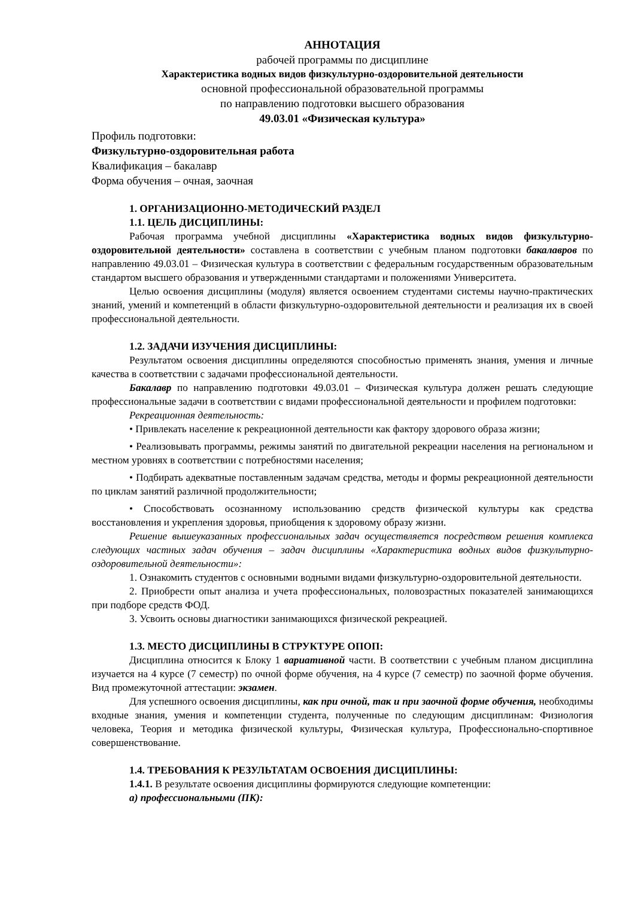АННОТАЦИЯ
рабочей программы по дисциплине
Характеристика водных видов физкультурно-оздоровительной деятельности
основной профессиональной образовательной программы
по направлению подготовки высшего образования
49.03.01 «Физическая культура»
Профиль подготовки:
Физкультурно-оздоровительная работа
Квалификация – бакалавр
Форма обучения – очная, заочная
1. ОРГАНИЗАЦИОННО-МЕТОДИЧЕСКИЙ РАЗДЕЛ
1.1. ЦЕЛЬ ДИСЦИПЛИНЫ:
Рабочая программа учебной дисциплины «Характеристика водных видов физкультурно-оздоровительной деятельности» составлена в соответствии с учебным планом подготовки бакалавров по направлению 49.03.01 – Физическая культура в соответствии с федеральным государственным образовательным стандартом высшего образования и утвержденными стандартами и положениями Университета.
Целью освоения дисциплины (модуля) является освоением студентами системы научно-практических знаний, умений и компетенций в области физкультурно-оздоровительной деятельности и реализация их в своей профессиональной деятельности.
1.2. ЗАДАЧИ ИЗУЧЕНИЯ ДИСЦИПЛИНЫ:
Результатом освоения дисциплины определяются способностью применять знания, умения и личные качества в соответствии с задачами профессиональной деятельности.
Бакалавр по направлению подготовки 49.03.01 – Физическая культура должен решать следующие профессиональные задачи в соответствии с видами профессиональной деятельности и профилем подготовки:
Рекреационная деятельность:
• Привлекать население к рекреационной деятельности как фактору здорового образа жизни;
• Реализовывать программы, режимы занятий по двигательной рекреации населения на региональном и местном уровнях в соответствии с потребностями населения;
• Подбирать адекватные поставленным задачам средства, методы и формы рекреационной деятельности по циклам занятий различной продолжительности;
• Способствовать осознанному использованию средств физической культуры как средства восстановления и укрепления здоровья, приобщения к здоровому образу жизни.
Решение вышеуказанных профессиональных задач осуществляется посредством решения комплекса следующих частных задач обучения – задач дисциплины «Характеристика водных видов физкультурно-оздоровительной деятельности»:
1. Ознакомить студентов с основными водными видами физкультурно-оздоровительной деятельности.
2. Приобрести опыт анализа и учета профессиональных, половозрастных показателей занимающихся при подборе средств ФОД.
3. Усвоить основы диагностики занимающихся физической рекреацией.
1.3. МЕСТО ДИСЦИПЛИНЫ В СТРУКТУРЕ ОПОП:
Дисциплина относится к Блоку 1 вариативной части. В соответствии с учебным планом дисциплина изучается на 4 курсе (7 семестр) по очной форме обучения, на 4 курсе (7 семестр) по заочной форме обучения. Вид промежуточной аттестации: экзамен.
Для успешного освоения дисциплины, как при очной, так и при заочной форме обучения, необходимы входные знания, умения и компетенции студента, полученные по следующим дисциплинам: Физиология человека, Теория и методика физической культуры, Физическая культура, Профессионально-спортивное совершенствование.
1.4. ТРЕБОВАНИЯ К РЕЗУЛЬТАТАМ ОСВОЕНИЯ ДИСЦИПЛИНЫ:
1.4.1. В результате освоения дисциплины формируются следующие компетенции:
а) профессиональными (ПК):